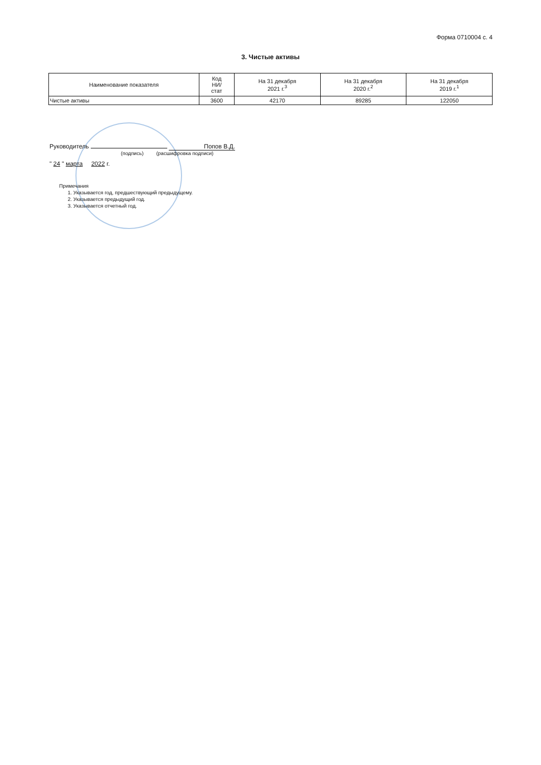Форма 0710004 с. 4
3. Чистые активы
| Наименование показателя | Код НИ/ стат | На 31 декабря 2021 г.<sup>3</sup> | На 31 декабря 2020 г.<sup>2</sup> | На 31 декабря 2019 г.<sup>1</sup> |
| --- | --- | --- | --- | --- |
| Чистые активы | 3600 | 42170 | 89285 | 122050 |
Руководитель Попов В.Д.
(подпись) (расшифровка подписи)
" 24 " марта 2022 г.
Примечания
1. Указывается год, предшествующий предыдущему.
2. Указывается предыдущий год.
3. Указывается отчетный год.